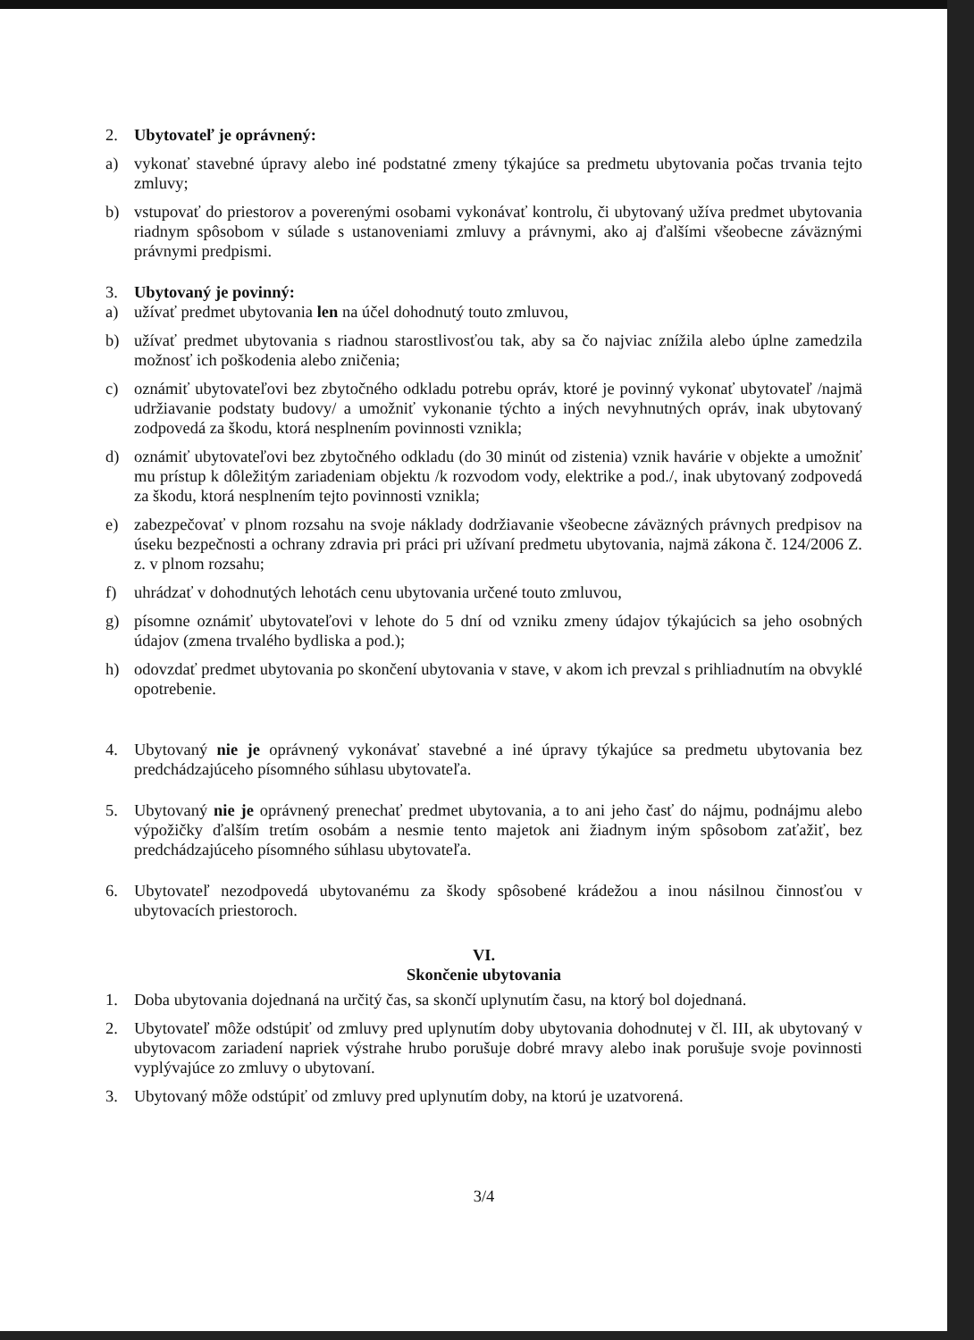2. Ubytovateľ je oprávnený:
a) vykonať stavebné úpravy alebo iné podstatné zmeny týkajúce sa predmetu ubytovania počas trvania tejto zmluvy;
b) vstupovať do priestorov a poverenými osobami vykonávať kontrolu, či ubytovaný užíva predmet ubytovania riadnym spôsobom v súlade s ustanoveniami zmluvy a právnymi, ako aj ďalšími všeobecne záväznými právnymi predpismi.
3. Ubytovaný je povinný:
a) užívať predmet ubytovania len na účel dohodnutý touto zmluvou,
b) užívať predmet ubytovania s riadnou starostlivosťou tak, aby sa čo najviac znížila alebo úplne zamedzila možnosť ich poškodenia alebo zničenia;
c) oznámiť ubytovateľovi bez zbytočného odkladu potrebu opráv, ktoré je povinný vykonať ubytovateľ /najmä udržiavanie podstaty budovy/ a umožniť vykonanie týchto a iných nevyhnutných opráv, inak ubytovaný zodpovedá za škodu, ktorá nesplnením povinnosti vznikla;
d) oznámiť ubytovateľovi bez zbytočného odkladu (do 30 minút od zistenia) vznik havárie v objekte a umožniť mu prístup k dôležitým zariadeniam objektu /k rozvodom vody, elektrike a pod./, inak ubytovaný zodpovedá za škodu, ktorá nesplnením tejto povinnosti vznikla;
e) zabezpečovať v plnom rozsahu na svoje náklady dodržiavanie všeobecne záväzných právnych predpisov na úseku bezpečnosti a ochrany zdravia pri práci pri užívaní predmetu ubytovania, najmä zákona č. 124/2006 Z. z. v plnom rozsahu;
f) uhrádzať v dohodnutých lehotách cenu ubytovania určené touto zmluvou,
g) písomne oznámiť ubytovateľovi v lehote do 5 dní od vzniku zmeny údajov týkajúcich sa jeho osobných údajov (zmena trvalého bydliska a pod.);
h) odovzdať predmet ubytovania po skončení ubytovania v stave, v akom ich prevzal s prihliadnutím na obvyklé opotrebenie.
4. Ubytovaný nie je oprávnený vykonávať stavebné a iné úpravy týkajúce sa predmetu ubytovania bez predchádzajúceho písomného súhlasu ubytovateľa.
5. Ubytovaný nie je oprávnený prenechať predmet ubytovania, a to ani jeho časť do nájmu, podnájmu alebo výpožičky ďalším tretím osobám a nesmie tento majetok ani žiadnym iným spôsobom zaťažiť, bez predchádzajúceho písomného súhlasu ubytovateľa.
6. Ubytovateľ nezodpovedá ubytovanému za škody spôsobené krádežou a inou násilnou činnosťou v ubytovacích priestoroch.
VI.
Skončenie ubytovania
1. Doba ubytovania dojednaná na určitý čas, sa skončí uplynutím času, na ktorý bol dojednaná.
2. Ubytovateľ môže odstúpiť od zmluvy pred uplynutím doby ubytovania dohodnutej v čl. III, ak ubytovaný v ubytovacom zariadení napriek výstrahe hrubo porušuje dobré mravy alebo inak porušuje svoje povinnosti vyplývajúce zo zmluvy o ubytovaní.
3. Ubytovaný môže odstúpiť od zmluvy pred uplynutím doby, na ktorú je uzatvorená.
3/4